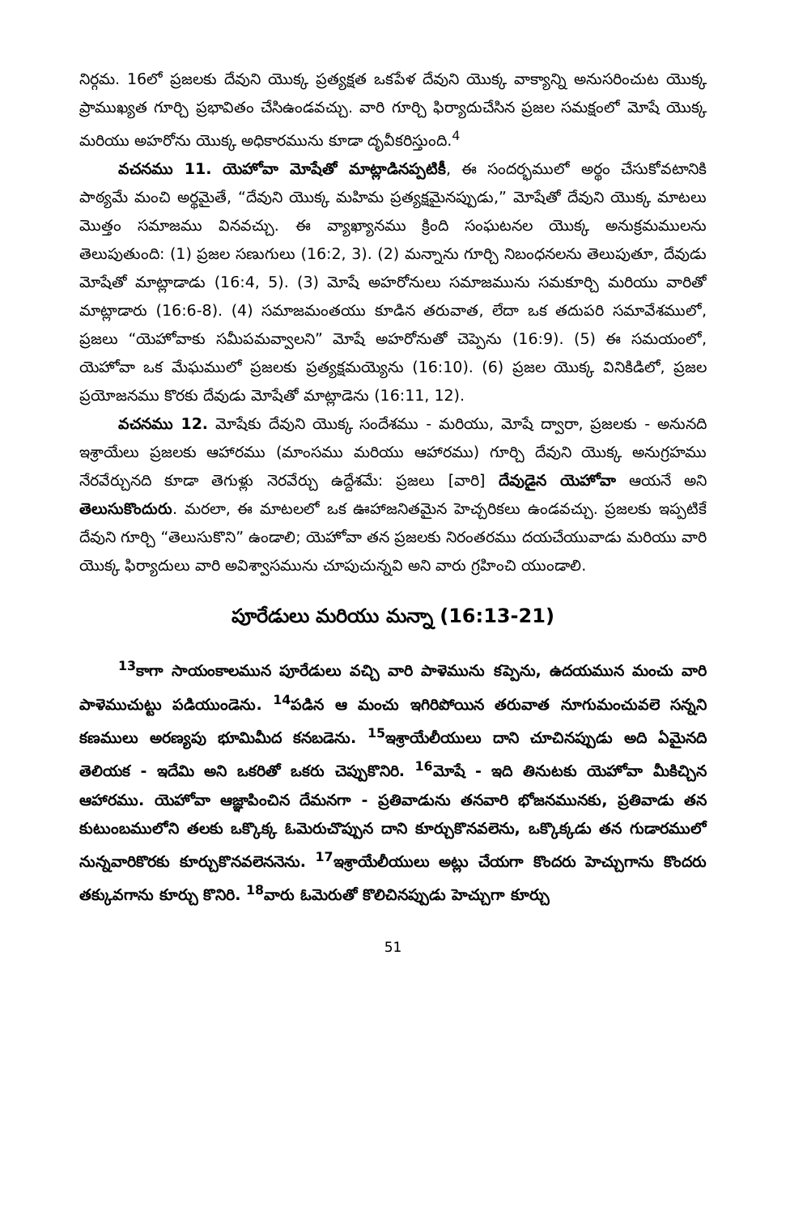నిర్గమ. 16లో ప్రజలకు దేవుని యొక్క ప్రత్యక్షత ఒకపేళ దేవుని యొక్క వాక్యాన్ని అనుసరించుట యొక్క ప్రాముఖ్యత గూర్చి ప్రభావితం చేసిఉండవచ్చు. వారి గూర్చి ఫిర్యాదుచేసిన ప్రజల సమక్షంలో మోషే యొక్క మరియు అహరోను యొక్క అధికారమును కూడా దృవీకరిస్తుంది.<sup>4</sup>
వచనము 11. యెహోవా మోషేతో మాట్లాడినప్పటికీ, ఈ సందర్భములో అర్థం చేసుకోవటానికి పాఠ్యమే మంచి అర్థమైతే, “దేవుని యొక్క మహిమ ప్రత్యక్షమైనప్పుడు,” మోషేతో దేవుని యొక్క మాటలు మొత్తం సమాజము వినవచ్చు. ఈ వ్యాఖ్యానము క్రింది సంఘటనల యొక్క అనుక్రమములను తెలుపుతుంది: (1) ప్రజల సణుగులు (16:2, 3). (2) మన్నాను గూర్చి నిబంధనలను తెలుపుతూ, దేవుడు మోషేతో మాట్లాడాడు (16:4, 5). (3) మోషే అహరోనులు సమాజమును సమకూర్చి మరియు వారితో మాట్లాడారు (16:6-8). (4) సమాజమంతయు కూడిన తరువాత, లేదా ఒక తదుపరి సమావేశములో, ప్రజలు “యెహోవాకు సమీపమవ్వాలని” మోషే అహరోనుతో చెప్పెను (16:9). (5) ఈ సమయంలో, యెహోవా ఒక మేఘములో ప్రజలకు ప్రత్యక్షమయ్యెను (16:10). (6) ప్రజల యొక్క వినికిడిలో, ప్రజల ప్రయోజనము కొరకు దేవుడు మోషేతో మాట్లాడెను (16:11, 12).
వచనము 12. మోషేకు దేవుని యొక్క సందేశము - మరియు, మోషే ద్వారా, ప్రజలకు - అనునది ఇశ్రాయేలు ప్రజలకు ఆహారము (మాంసము మరియు ఆహారము) గూర్చి దేవుని యొక్క అనుగ్రహము నేరవేర్చునది కూడా తెగుళ్లు నెరవేర్చు ఉద్దేశమే: ప్రజలు [వారి] దేవుడైన యెహోవా ఆయనే అని తెలుసుకొందురు. మరలా, ఈ మాటలలో ఒక ఊహాజనితమైన హెచ్చరికలు ఉండవచ్చు. ప్రజలకు ఇప్పటికే దేవుని గూర్చి “తెలుసుకొని” ఉండాలి; యెహోవా తన ప్రజలకు నిరంతరము దయచేయువాడు మరియు వారి యొక్క ఫిర్యాదులు వారి అవిశ్వాసమును చూపుచున్నవి అని వారు గ్రహించి యుండాలి.
పూరేడులు మరియు మన్నా (16:13-21)
<sup>13</sup> కాగా సాయంకాలమున పూరేడులు వచ్చి వారి పాళెమును కప్పెను, ఉదయమున మంచు వారి పాళెముచుట్టు పడియుండెను. <sup>14</sup>పడిన ఆ మంచు ఇగిరిపోయిన తరువాత నూగుమంచువలె సన్నని కణములు అరణ్యపు భూమిమీద కనబడెను. <sup>15</sup>ఇశ్రాయేలీయులు దాని చూచినప్పుడు అది ఏమైనది తెలియక - ఇదేమి అని ఒకరితో ఒకరు చెప్పుకొనిరి. <sup>16</sup>మోషే - ఇది తినుటకు యెహోవా మీకిచ్చిన ఆహారము. యెహోవా ఆజ్ఞాపించిన దేమనగా - ప్రతివాడును తనవారి భోజనమునకు, ప్రతివాడు తన కుటుంబములోని తలకు ఒక్కొక్క ఓమెరుచొప్పున దాని కూర్చుకొనవలెను, ఒక్కొక్కడు తన గుడారములో నున్నవారికొరకు కూర్చుకొనవలెననెను. <sup>17</sup>ఇశ్రాయేలీయులు అట్లు చేయగా కొందరు హెచ్చుగాను కొందరు తక్కువగాను కూర్చు కొనిరి. <sup>18</sup>వారు ఓమెరుతో కొలిచినప్పుడు హెచ్చుగా కూర్చు
51